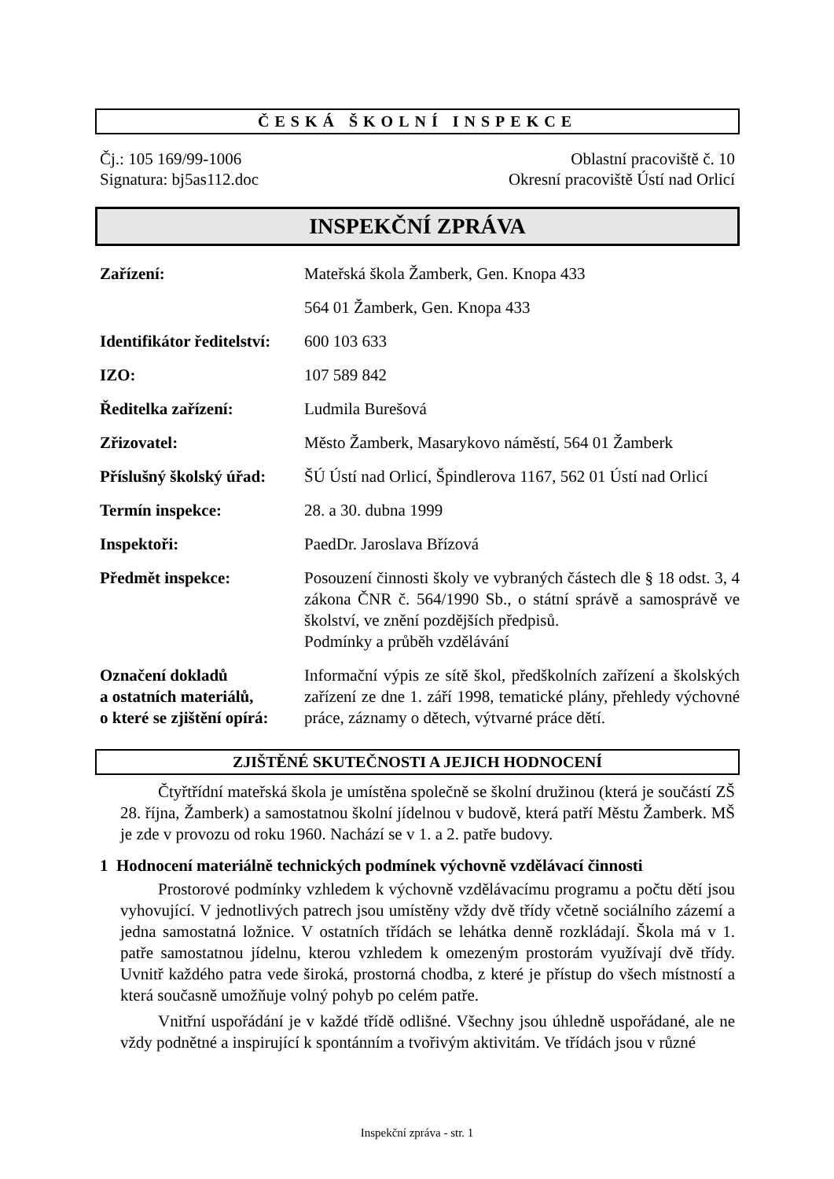ČESKÁ ŠKOLNÍ INSPEKCE
Čj.: 105 169/99-1006
Signatura: bj5as112.doc
Oblastní pracoviště č. 10
Okresní pracoviště Ústí nad Orlicí
INSPEKČNÍ ZPRÁVA
| Zařízení: | Mateřská škola Žamberk, Gen. Knopa 433 |
| | 564 01 Žamberk, Gen. Knopa 433 |
| Identifikátor ředitelství: | 600 103 633 |
| IZO: | 107 589 842 |
| Ředitelka zařízení: | Ludmila Burešová |
| Zřizovatel: | Město Žamberk, Masarykovo náměstí, 564 01 Žamberk |
| Příslušný školský úřad: | ŠÚ Ústí nad Orlicí, Špindlerova 1167, 562 01 Ústí nad Orlicí |
| Termín inspekce: | 28. a 30. dubna 1999 |
| Inspektoři: | PaedDr. Jaroslava Břízová |
| Předmět inspekce: | Posouzení činnosti školy ve vybraných částech dle § 18 odst. 3, 4 zákona ČNR č. 564/1990 Sb., o státní správě a samosprávě ve školství, ve znění pozdějších předpisů. Podmínky a průběh vzdělávání |
| Označení dokladů a ostatních materiálů, o které se zjištění opírá: | Informační výpis ze sítě škol, předškolních zařízení a školských zařízení ze dne 1. září 1998, tematické plány, přehledy výchovné práce, záznamy o dětech, výtvarné práce dětí. |
ZJIŠTĚNÉ SKUTEČNOSTI A JEJICH HODNOCENÍ
Čtyřtřídní mateřská škola je umístěna společně se školní družinou (která je součástí ZŠ 28. října, Žamberk) a samostatnou školní jídelnou v budově, která patří Městu Žamberk. MŠ je zde v provozu od roku 1960. Nachází se v 1. a 2. patře budovy.
1 Hodnocení materiálně technických podmínek výchovně vzdělávací činnosti
Prostorové podmínky vzhledem k výchovně vzdělávacímu programu a počtu dětí jsou vyhovující. V jednotlivých patrech jsou umístěny vždy dvě třídy včetně sociálního zázemí a jedna samostatná ložnice. V ostatních třídách se lehátka denně rozkládají. Škola má v 1. patře samostatnou jídelnu, kterou vzhledem k omezeným prostorám využívají dvě třídy. Uvnitř každého patra vede široká, prostorná chodba, z které je přístup do všech místností a která současně umožňuje volný pohyb po celém patře.
Vnitřní uspořádání je v každé třídě odlišné. Všechny jsou úhledně uspořádané, ale ne vždy podnětné a inspirující k spontánním a tvořivým aktivitám. Ve třídách jsou v různé
Inspekční zpráva - str. 1